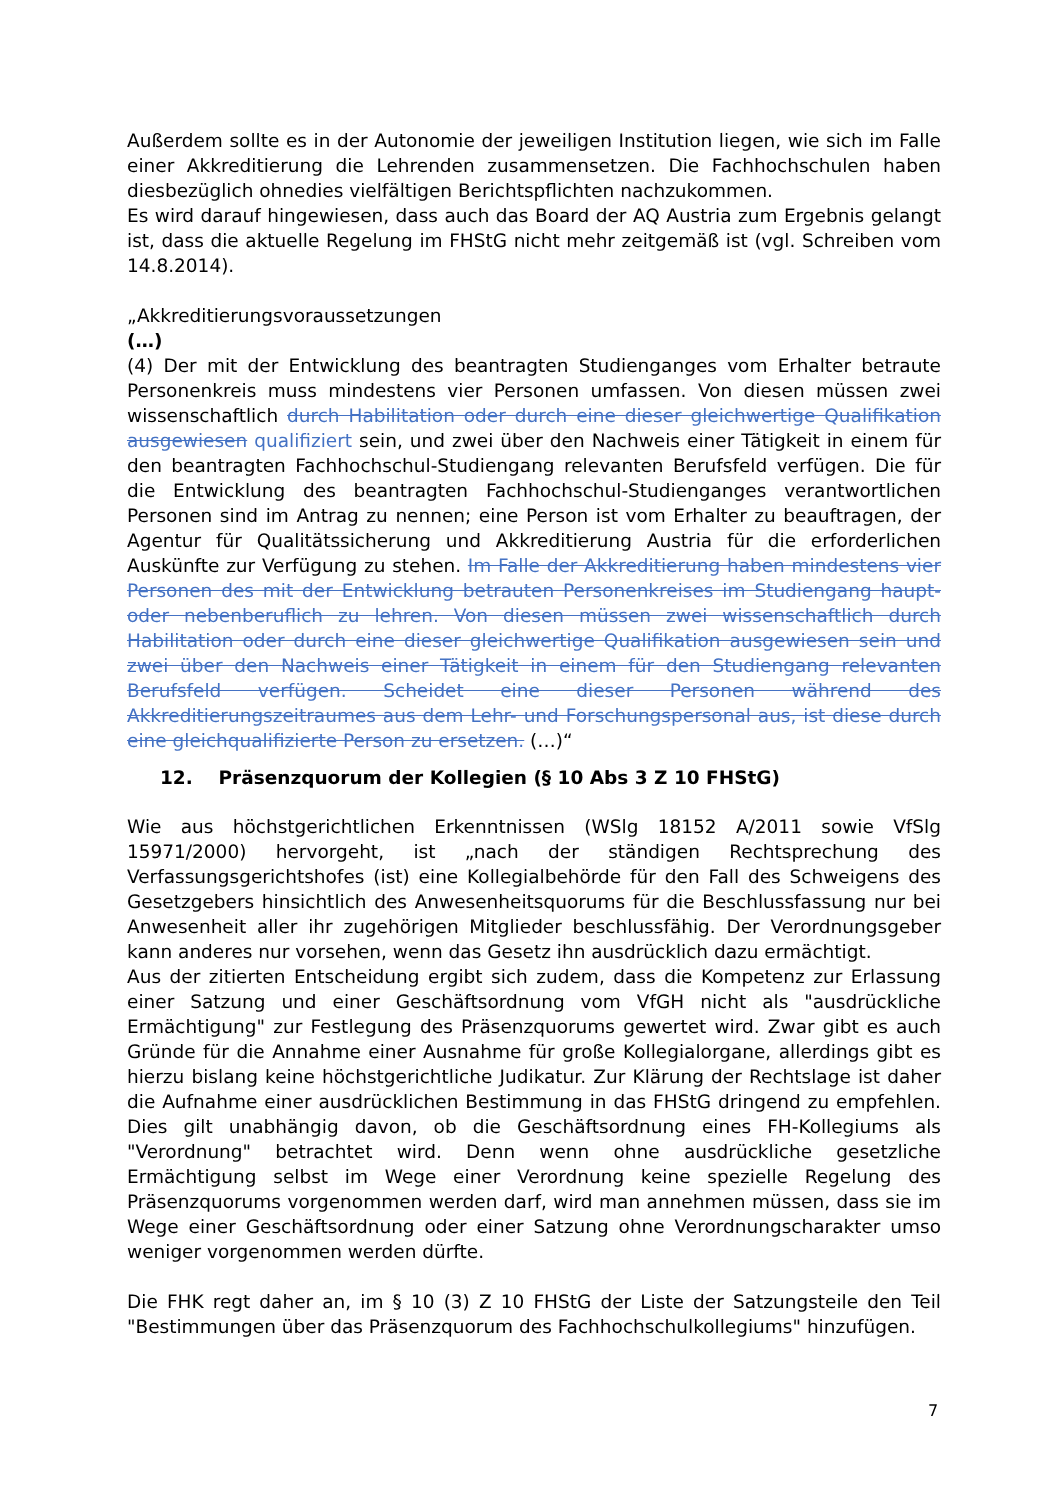Außerdem sollte es in der Autonomie der jeweiligen Institution liegen, wie sich im Falle einer Akkreditierung die Lehrenden zusammensetzen. Die Fachhochschulen haben diesbezüglich ohnedies vielfältigen Berichtspflichten nachzukommen.
Es wird darauf hingewiesen, dass auch das Board der AQ Austria zum Ergebnis gelangt ist, dass die aktuelle Regelung im FHStG nicht mehr zeitgemäß ist (vgl. Schreiben vom 14.8.2014).
„Akkreditierungsvoraussetzungen
(…)
(4) Der mit der Entwicklung des beantragten Studienganges vom Erhalter betraute Personenkreis muss mindestens vier Personen umfassen. Von diesen müssen zwei wissenschaftlich durch Habilitation oder durch eine dieser gleichwertige Qualifikation ausgewiesen qualifiziert sein, und zwei über den Nachweis einer Tätigkeit in einem für den beantragten Fachhochschul-Studiengang relevanten Berufsfeld verfügen. Die für die Entwicklung des beantragten Fachhochschul-Studienganges verantwortlichen Personen sind im Antrag zu nennen; eine Person ist vom Erhalter zu beauftragen, der Agentur für Qualitätssicherung und Akkreditierung Austria für die erforderlichen Auskünfte zur Verfügung zu stehen. Im Falle der Akkreditierung haben mindestens vier Personen des mit der Entwicklung betrauten Personenkreises im Studiengang haupt- oder nebenberuflich zu lehren. Von diesen müssen zwei wissenschaftlich durch Habilitation oder durch eine dieser gleichwertige Qualifikation ausgewiesen sein und zwei über den Nachweis einer Tätigkeit in einem für den Studiengang relevanten Berufsfeld verfügen. Scheidet eine dieser Personen während des Akkreditierungszeitraumes aus dem Lehr- und Forschungspersonal aus, ist diese durch eine gleichqualifizierte Person zu ersetzen. (…)“
12. Präsenzquorum der Kollegien (§ 10 Abs 3 Z 10 FHStG)
Wie aus höchstgerichtlichen Erkenntnissen (WSlg 18152 A/2011 sowie VfSlg 15971/2000) hervorgeht, ist „nach der ständigen Rechtsprechung des Verfassungsgerichtshofes (ist) eine Kollegialbehörde für den Fall des Schweigens des Gesetzgebers hinsichtlich des Anwesenheitsquorums für die Beschlussfassung nur bei Anwesenheit aller ihr zugehörigen Mitglieder beschlussfähig. Der Verordnungsgeber kann anderes nur vorsehen, wenn das Gesetz ihn ausdrücklich dazu ermächtigt.
Aus der zitierten Entscheidung ergibt sich zudem, dass die Kompetenz zur Erlassung einer Satzung und einer Geschäftsordnung vom VfGH nicht als "ausdrückliche Ermächtigung" zur Festlegung des Präsenzquorums gewertet wird. Zwar gibt es auch Gründe für die Annahme einer Ausnahme für große Kollegialorgane, allerdings gibt es hierzu bislang keine höchstgerichtliche Judikatur. Zur Klärung der Rechtslage ist daher die Aufnahme einer ausdrücklichen Bestimmung in das FHStG dringend zu empfehlen. Dies gilt unabhängig davon, ob die Geschäftsordnung eines FH-Kollegiums als "Verordnung" betrachtet wird. Denn wenn ohne ausdrückliche gesetzliche Ermächtigung selbst im Wege einer Verordnung keine spezielle Regelung des Präsenzquorums vorgenommen werden darf, wird man annehmen müssen, dass sie im Wege einer Geschäftsordnung oder einer Satzung ohne Verordnungscharakter umso weniger vorgenommen werden dürfte.
Die FHK regt daher an, im § 10 (3) Z 10 FHStG der Liste der Satzungsteile den Teil "Bestimmungen über das Präsenzquorum des Fachhochschulkollegiums" hinzufügen.
7